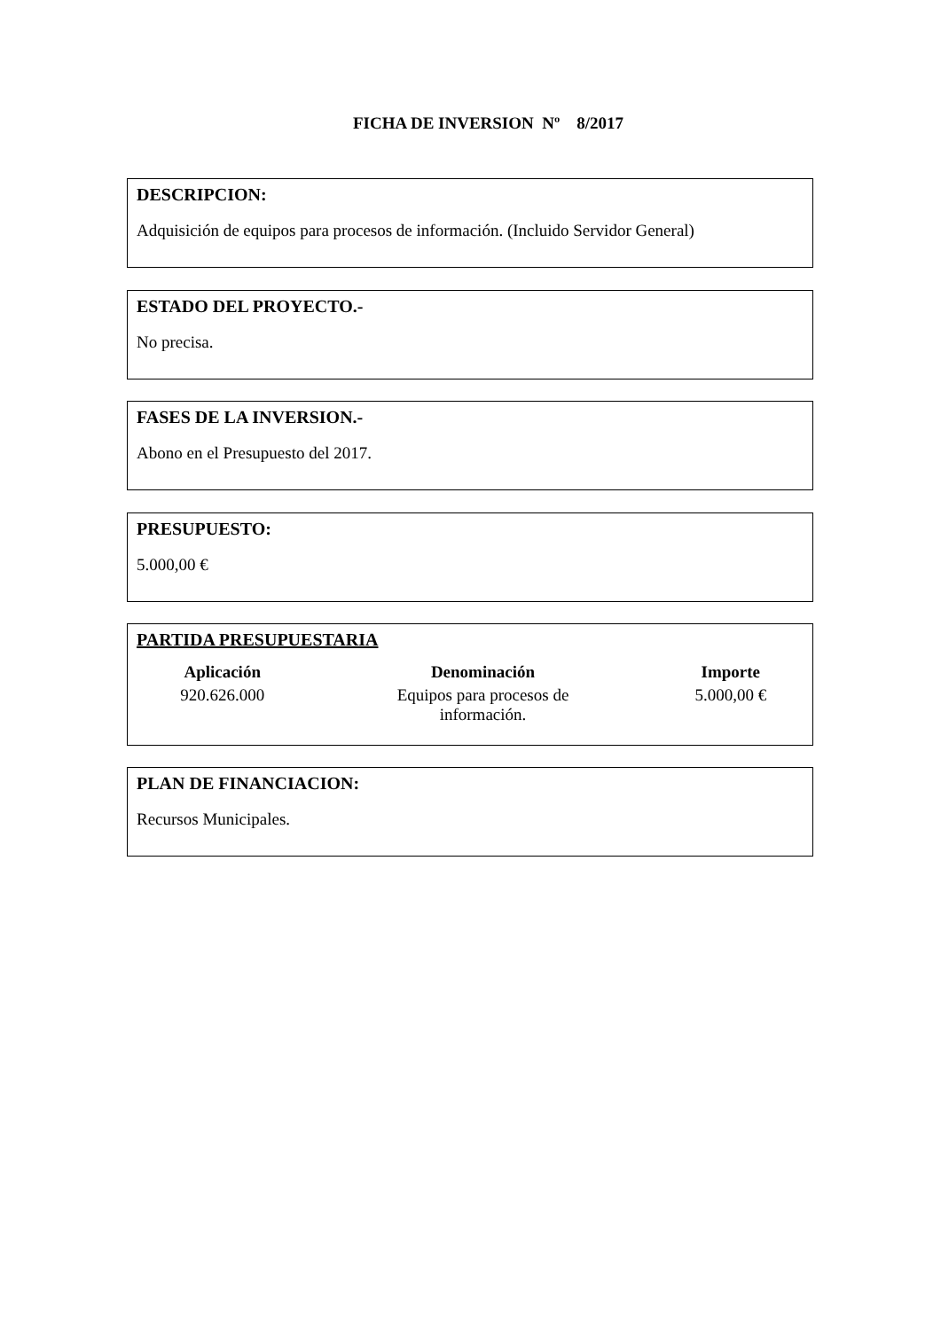FICHA DE INVERSION Nº 8/2017
DESCRIPCION:
Adquisición de equipos para procesos de información. (Incluido Servidor General)
ESTADO DEL PROYECTO.-
No precisa.
FASES DE LA INVERSION.-
Abono en el Presupuesto del 2017.
PRESUPUESTO:
5.000,00 €
PARTIDA PRESUPUESTARIA
| Aplicación | Denominación | Importe |
| --- | --- | --- |
| 920.626.000 | Equipos para procesos de información. | 5.000,00 € |
PLAN DE FINANCIACION:
Recursos Municipales.